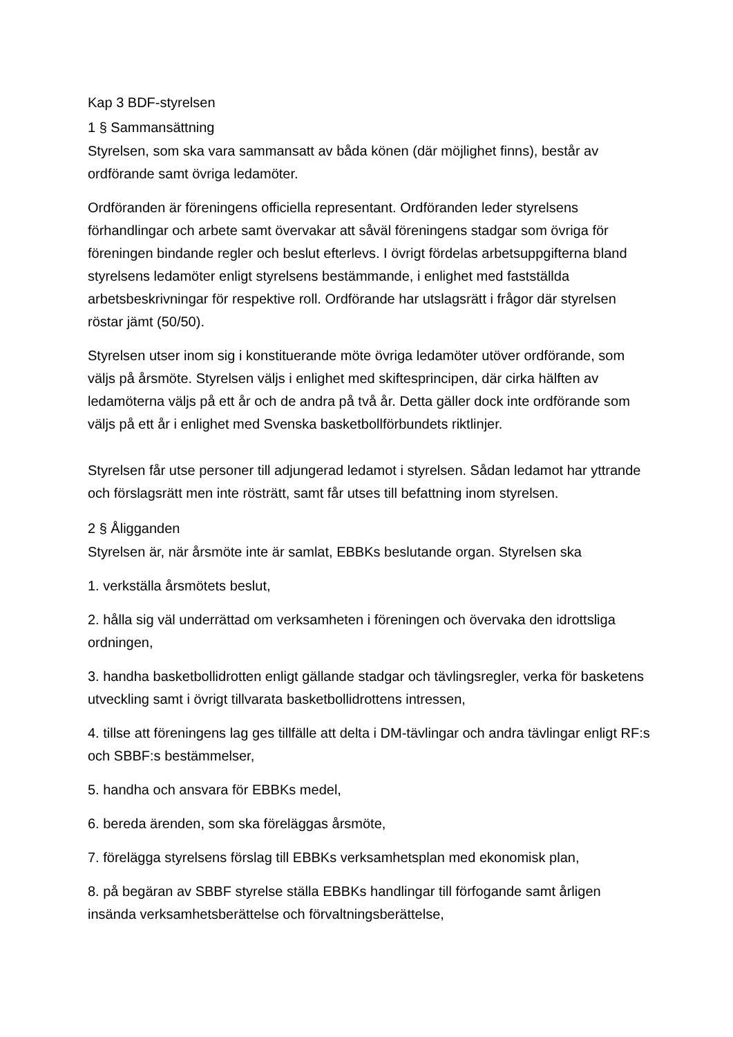Kap 3 BDF-styrelsen
1 § Sammansättning
Styrelsen, som ska vara sammansatt av båda könen (där möjlighet finns), består av ordförande samt övriga ledamöter.
Ordföranden är föreningens officiella representant. Ordföranden leder styrelsens förhandlingar och arbete samt övervakar att såväl föreningens stadgar som övriga för föreningen bindande regler och beslut efterlevs. I övrigt fördelas arbetsuppgifterna bland styrelsens ledamöter enligt styrelsens bestämmande, i enlighet med fastställda arbetsbeskrivningar för respektive roll. Ordförande har utslagsrätt i frågor där styrelsen röstar jämt (50/50).
Styrelsen utser inom sig i konstituerande möte övriga ledamöter utöver ordförande, som väljs på årsmöte. Styrelsen väljs i enlighet med skiftesprincipen, där cirka hälften av ledamöterna väljs på ett år och de andra på två år. Detta gäller dock inte ordförande som väljs på ett år i enlighet med Svenska basketbollförbundets riktlinjer.
Styrelsen får utse personer till adjungerad ledamot i styrelsen. Sådan ledamot har yttrande och förslagsrätt men inte rösträtt, samt får utses till befattning inom styrelsen.
2 § Åligganden
Styrelsen är, när årsmöte inte är samlat, EBBKs beslutande organ. Styrelsen ska
1. verkställa årsmötets beslut,
2. hålla sig väl underrättad om verksamheten i föreningen och övervaka den idrottsliga ordningen,
3. handha basketbollidrotten enligt gällande stadgar och tävlingsregler, verka för basketens utveckling samt i övrigt tillvarata basketbollidrottens intressen,
4. tillse att föreningens lag ges tillfälle att delta i DM-tävlingar och andra tävlingar enligt RF:s och SBBF:s bestämmelser,
5. handha och ansvara för EBBKs medel,
6. bereda ärenden, som ska föreläggas årsmöte,
7. förelägga styrelsens förslag till EBBKs verksamhetsplan med ekonomisk plan,
8. på begäran av SBBF styrelse ställa EBBKs handlingar till förfogande samt årligen insända verksamhetsberättelse och förvaltningsberättelse,